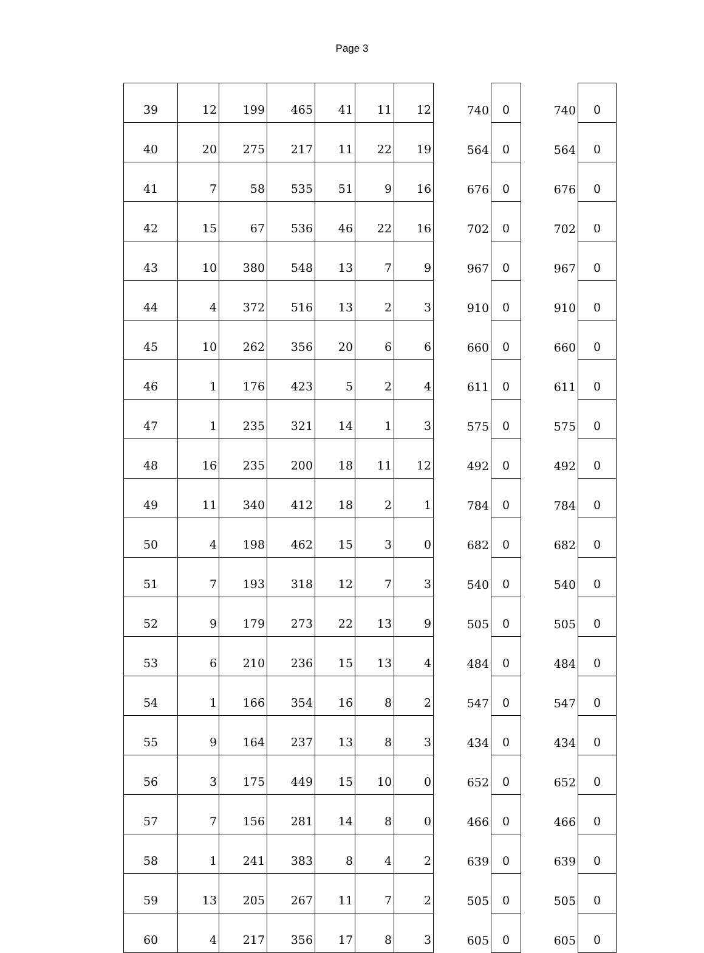Page 3
| 39 | 12 | 199 | 465 | 41 | 11 | 12 | 740 | 0 | 740 | 0 |
| 40 | 20 | 275 | 217 | 11 | 22 | 19 | 564 | 0 | 564 | 0 |
| 41 | 7 | 58 | 535 | 51 | 9 | 16 | 676 | 0 | 676 | 0 |
| 42 | 15 | 67 | 536 | 46 | 22 | 16 | 702 | 0 | 702 | 0 |
| 43 | 10 | 380 | 548 | 13 | 7 | 9 | 967 | 0 | 967 | 0 |
| 44 | 4 | 372 | 516 | 13 | 2 | 3 | 910 | 0 | 910 | 0 |
| 45 | 10 | 262 | 356 | 20 | 6 | 6 | 660 | 0 | 660 | 0 |
| 46 | 1 | 176 | 423 | 5 | 2 | 4 | 611 | 0 | 611 | 0 |
| 47 | 1 | 235 | 321 | 14 | 1 | 3 | 575 | 0 | 575 | 0 |
| 48 | 16 | 235 | 200 | 18 | 11 | 12 | 492 | 0 | 492 | 0 |
| 49 | 11 | 340 | 412 | 18 | 2 | 1 | 784 | 0 | 784 | 0 |
| 50 | 4 | 198 | 462 | 15 | 3 | 0 | 682 | 0 | 682 | 0 |
| 51 | 7 | 193 | 318 | 12 | 7 | 3 | 540 | 0 | 540 | 0 |
| 52 | 9 | 179 | 273 | 22 | 13 | 9 | 505 | 0 | 505 | 0 |
| 53 | 6 | 210 | 236 | 15 | 13 | 4 | 484 | 0 | 484 | 0 |
| 54 | 1 | 166 | 354 | 16 | 8 | 2 | 547 | 0 | 547 | 0 |
| 55 | 9 | 164 | 237 | 13 | 8 | 3 | 434 | 0 | 434 | 0 |
| 56 | 3 | 175 | 449 | 15 | 10 | 0 | 652 | 0 | 652 | 0 |
| 57 | 7 | 156 | 281 | 14 | 8 | 0 | 466 | 0 | 466 | 0 |
| 58 | 1 | 241 | 383 | 8 | 4 | 2 | 639 | 0 | 639 | 0 |
| 59 | 13 | 205 | 267 | 11 | 7 | 2 | 505 | 0 | 505 | 0 |
| 60 | 4 | 217 | 356 | 17 | 8 | 3 | 605 | 0 | 605 | 0 |